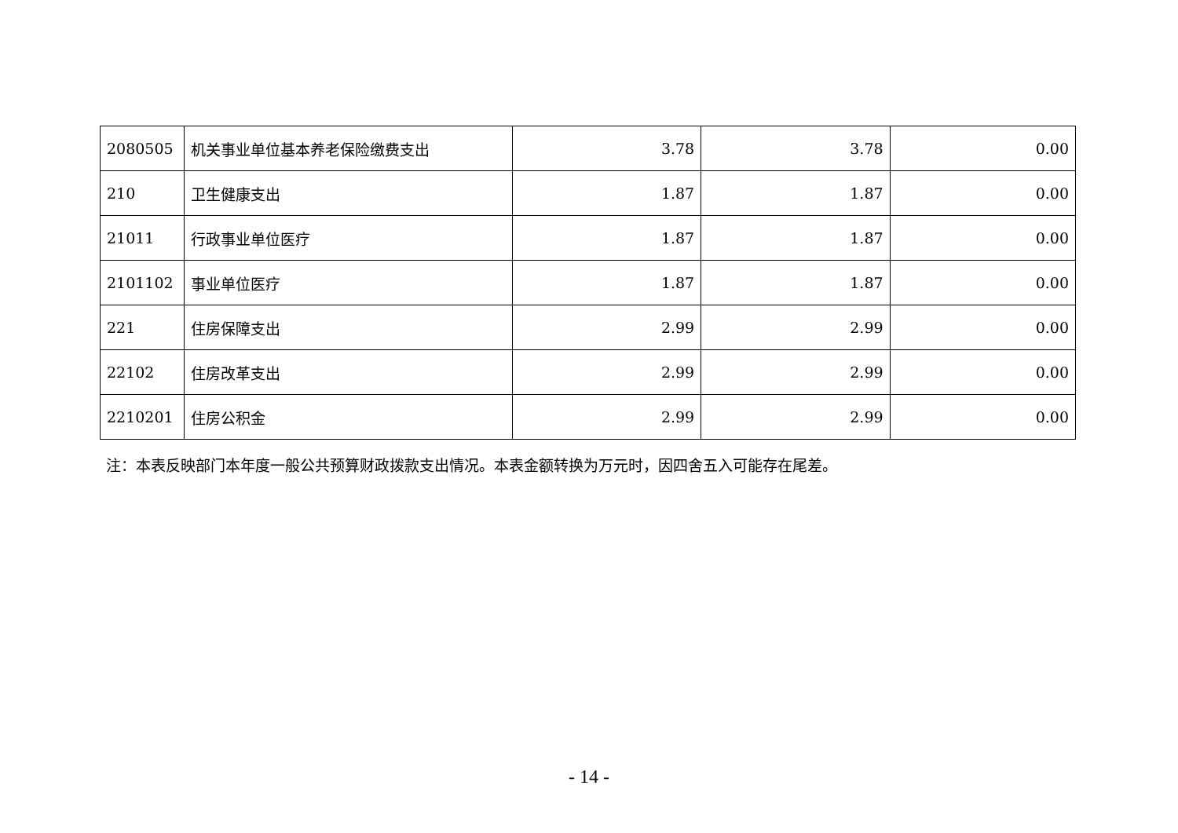| 2080505 | 机关事业单位基本养老保险缴费支出 | 3.78 | 3.78 | 0.00 |
| 210 | 卫生健康支出 | 1.87 | 1.87 | 0.00 |
| 21011 | 行政事业单位医疗 | 1.87 | 1.87 | 0.00 |
| 2101102 | 事业单位医疗 | 1.87 | 1.87 | 0.00 |
| 221 | 住房保障支出 | 2.99 | 2.99 | 0.00 |
| 22102 | 住房改革支出 | 2.99 | 2.99 | 0.00 |
| 2210201 | 住房公积金 | 2.99 | 2.99 | 0.00 |
注：本表反映部门本年度一般公共预算财政拨款支出情况。本表金额转换为万元时，因四舍五入可能存在尾差。
- 14 -